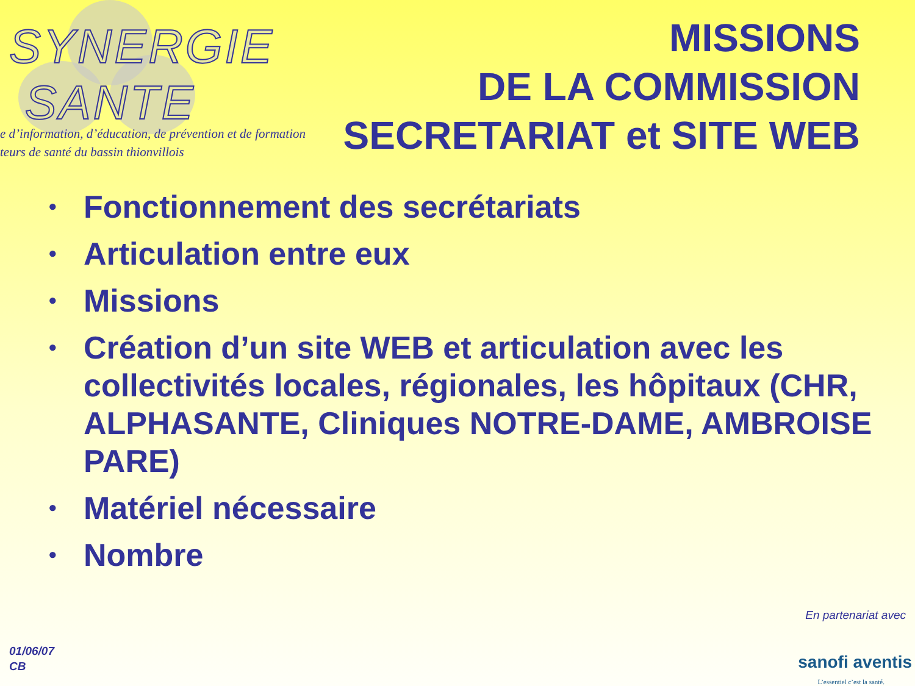SYNERGIE
SANTE
e d’information, d’éducation, de prévention et de formation
teurs de santé du bassin thionvillois
MISSIONS
DE LA COMMISSION
SECRETARIAT et SITE WEB
• Fonctionnement des secrétariats
• Articulation entre eux
• Missions
• Création d’un site WEB et articulation avec les collectivités locales, régionales, les hôpitaux (CHR, ALPHASANTE, Cliniques NOTRE-DAME, AMBROISE PARE)
• Matériel nécessaire
• Nombre
01/06/07
CB
En partenariat avec
sanofi aventis
L’essentiel c’est la santé.